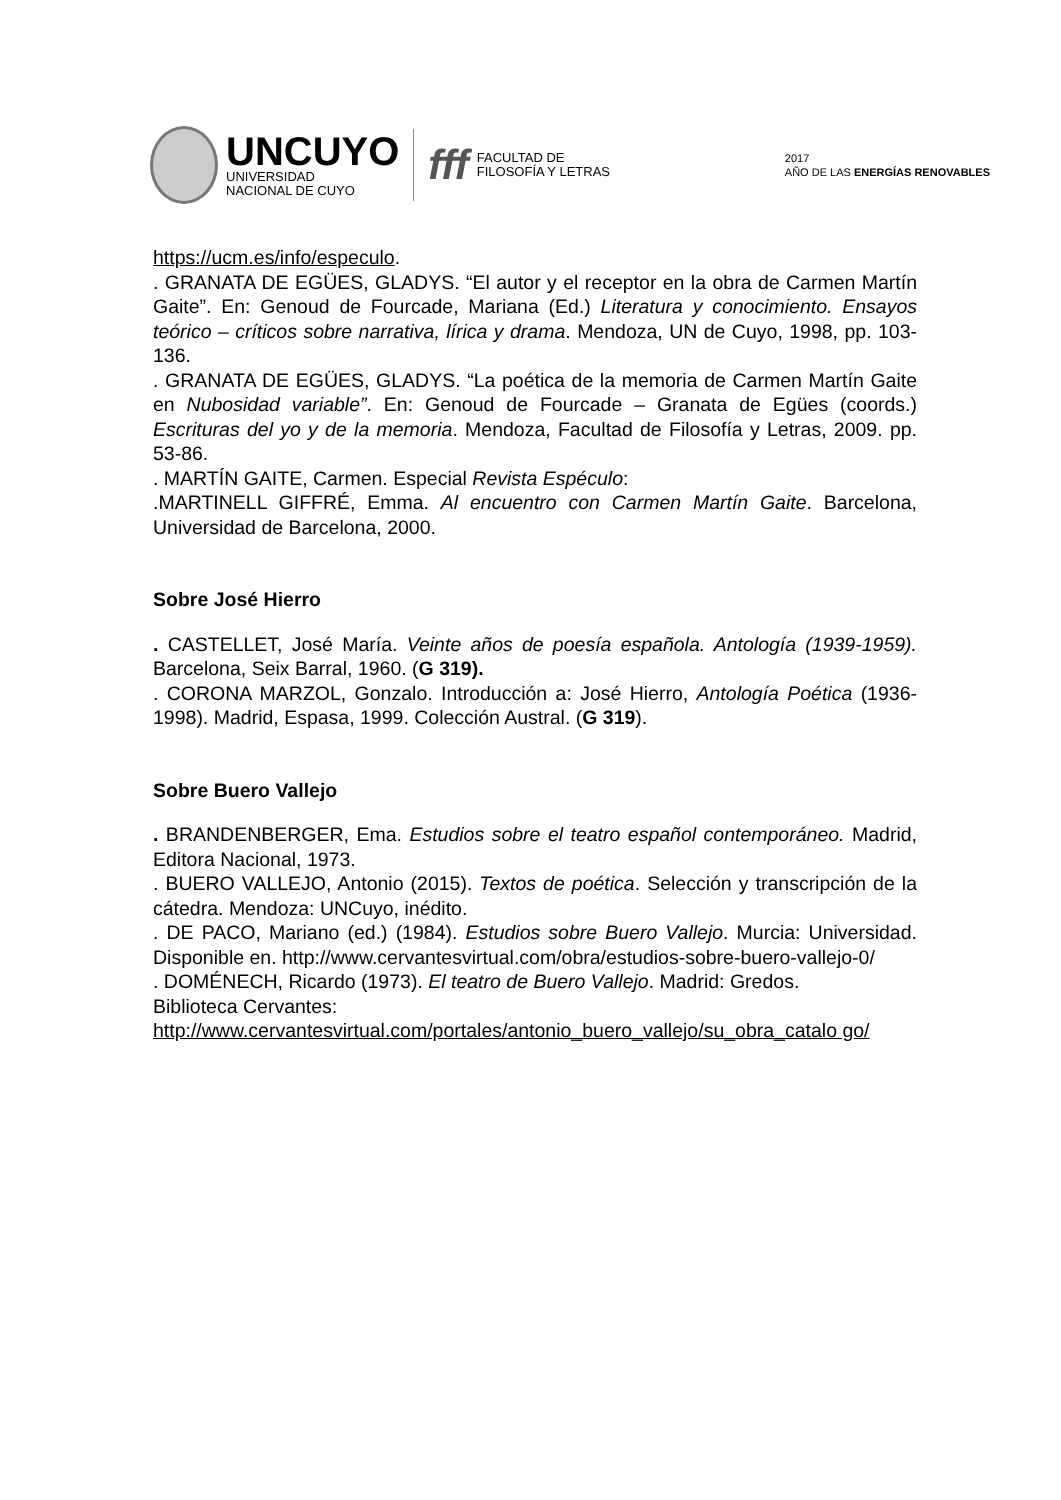UNCUYO
UNIVERSIDAD
NACIONAL DE CUYO
fff
FACULTAD DE
FILOSOFÍA Y LETRAS
2017
AÑO DE LAS ENERGÍAS RENOVABLES
https://ucm.es/info/especulo.
. GRANATA DE EGÜES, GLADYS. “El autor y el receptor en la obra de Carmen Martín Gaite”. En: Genoud de Fourcade, Mariana (Ed.) Literatura y conocimiento. Ensayos teórico – críticos sobre narrativa, lírica y drama. Mendoza, UN de Cuyo, 1998, pp. 103-136.
. GRANATA DE EGÜES, GLADYS. “La poética de la memoria de Carmen Martín Gaite en Nubosidad variable”. En: Genoud de Fourcade – Granata de Egües (coords.) Escrituras del yo y de la memoria. Mendoza, Facultad de Filosofía y Letras, 2009. pp. 53-86.
. MARTÍN GAITE, Carmen. Especial Revista Espéculo:
.MARTINELL GIFFRÉ, Emma. Al encuentro con Carmen Martín Gaite. Barcelona, Universidad de Barcelona, 2000.
Sobre José Hierro
. CASTELLET, José María. Veinte años de poesía española. Antología (1939-1959). Barcelona, Seix Barral, 1960. (G 319).
. CORONA MARZOL, Gonzalo. Introducción a: José Hierro, Antología Poética (1936-1998). Madrid, Espasa, 1999. Colección Austral. (G 319).
Sobre Buero Vallejo
. BRANDENBERGER, Ema. Estudios sobre el teatro español contemporáneo. Madrid, Editora Nacional, 1973.
. BUERO VALLEJO, Antonio (2015). Textos de poética. Selección y transcripción de la cátedra. Mendoza: UNCuyo, inédito.
. DE PACO, Mariano (ed.) (1984). Estudios sobre Buero Vallejo. Murcia: Universidad. Disponible en. http://www.cervantesvirtual.com/obra/estudios-sobre-buero-vallejo-0/
. DOMÉNECH, Ricardo (1973). El teatro de Buero Vallejo. Madrid: Gredos.
Biblioteca Cervantes:
http://www.cervantesvirtual.com/portales/antonio_buero_vallejo/su_obra_catalo go/